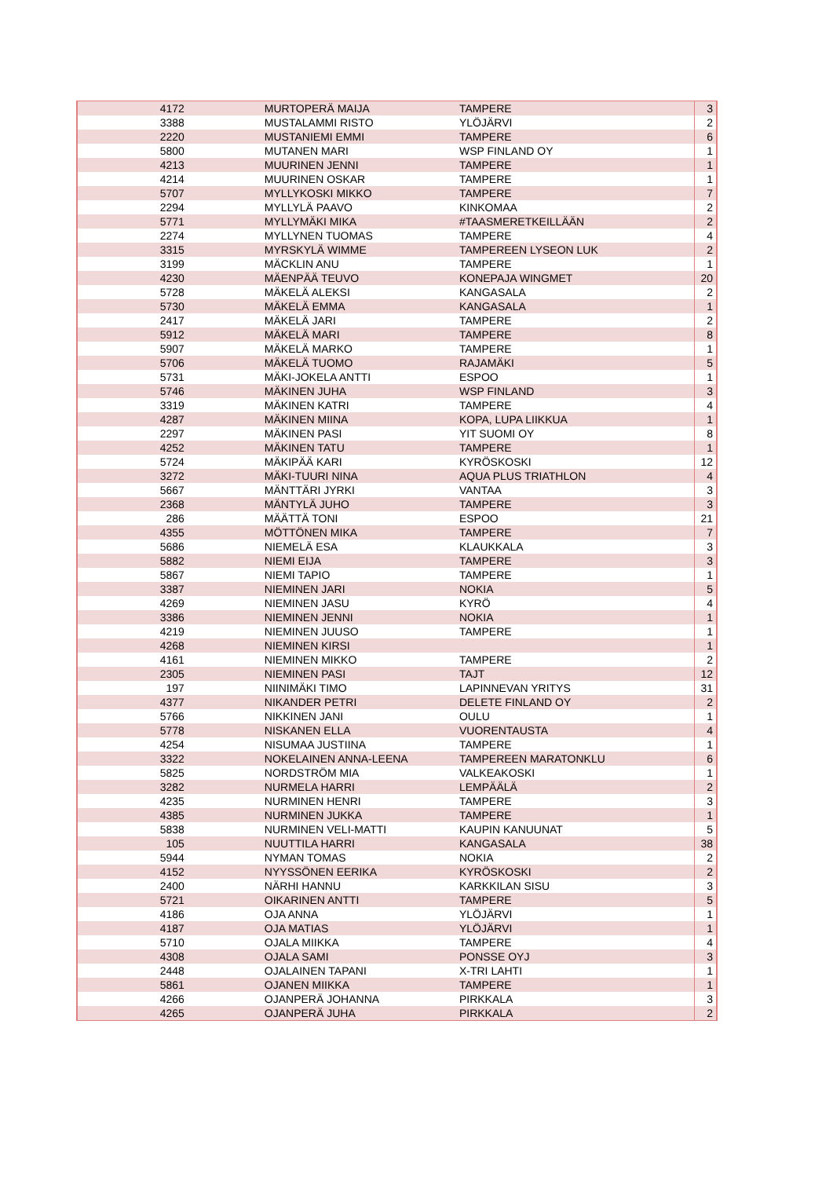| 4172 | MURTOPERÄ MAIJA | TAMPERE | 3 |
| 3388 | MUSTALAMMI RISTO | YLÖJÄRVI | 2 |
| 2220 | MUSTANIEMI EMMI | TAMPERE | 6 |
| 5800 | MUTANEN MARI | WSP FINLAND OY | 1 |
| 4213 | MUURINEN JENNI | TAMPERE | 1 |
| 4214 | MUURINEN OSKAR | TAMPERE | 1 |
| 5707 | MYLLYKOSKI MIKKO | TAMPERE | 7 |
| 2294 | MYLLYLÄ PAAVO | KINKOMAA | 2 |
| 5771 | MYLLYMÄKI MIKA | #TAASMERETKEILLÄÄN | 2 |
| 2274 | MYLLYNEN TUOMAS | TAMPERE | 4 |
| 3315 | MYRSKYLÄ WIMME | TAMPEREEN LYSEON LUK | 2 |
| 3199 | MÄCKLIN ANU | TAMPERE | 1 |
| 4230 | MÄENPÄÄ TEUVO | KONEPAJA WINGMET | 20 |
| 5728 | MÄKELÄ ALEKSI | KANGASALA | 2 |
| 5730 | MÄKELÄ EMMA | KANGASALA | 1 |
| 2417 | MÄKELÄ JARI | TAMPERE | 2 |
| 5912 | MÄKELÄ MARI | TAMPERE | 8 |
| 5907 | MÄKELÄ MARKO | TAMPERE | 1 |
| 5706 | MÄKELÄ TUOMO | RAJAMÄKI | 5 |
| 5731 | MÄKI-JOKELA ANTTI | ESPOO | 1 |
| 5746 | MÄKINEN JUHA | WSP FINLAND | 3 |
| 3319 | MÄKINEN KATRI | TAMPERE | 4 |
| 4287 | MÄKINEN MIINA | KOPA, LUPA LIIKKUA | 1 |
| 2297 | MÄKINEN PASI | YIT SUOMI OY | 8 |
| 4252 | MÄKINEN TATU | TAMPERE | 1 |
| 5724 | MÄKIPÄÄ KARI | KYRÖSKOSKI | 12 |
| 3272 | MÄKI-TUURI NINA | AQUA PLUS TRIATHLON | 4 |
| 5667 | MÄNTTÄRI JYRKI | VANTAA | 3 |
| 2368 | MÄNTYLÄ JUHO | TAMPERE | 3 |
| 286 | MÄÄTTÄ TONI | ESPOO | 21 |
| 4355 | MÖTTÖNEN MIKA | TAMPERE | 7 |
| 5686 | NIEMELÄ ESA | KLAUKKALA | 3 |
| 5882 | NIEMI EIJA | TAMPERE | 3 |
| 5867 | NIEMI TAPIO | TAMPERE | 1 |
| 3387 | NIEMINEN JARI | NOKIA | 5 |
| 4269 | NIEMINEN JASU | KYRÖ | 4 |
| 3386 | NIEMINEN JENNI | NOKIA | 1 |
| 4219 | NIEMINEN JUUSO | TAMPERE | 1 |
| 4268 | NIEMINEN KIRSI | | 1 |
| 4161 | NIEMINEN MIKKO | TAMPERE | 2 |
| 2305 | NIEMINEN PASI | TAJT | 12 |
| 197 | NIINIMÄKI TIMO | LAPINNEVAN YRITYS | 31 |
| 4377 | NIKANDER PETRI | DELETE FINLAND OY | 2 |
| 5766 | NIKKINEN JANI | OULU | 1 |
| 5778 | NISKANEN ELLA | VUORENTAUSTA | 4 |
| 4254 | NISUMAA JUSTIINA | TAMPERE | 1 |
| 3322 | NOKELAINEN ANNA-LEENA | TAMPEREEN MARATONKLU | 6 |
| 5825 | NORDSTRÖM MIA | VALKEAKOSKI | 1 |
| 3282 | NURMELA HARRI | LEMPÄÄLÄ | 2 |
| 4235 | NURMINEN HENRI | TAMPERE | 3 |
| 4385 | NURMINEN JUKKA | TAMPERE | 1 |
| 5838 | NURMINEN VELI-MATTI | KAUPIN KANUUNAT | 5 |
| 105 | NUUTTILA HARRI | KANGASALA | 38 |
| 5944 | NYMAN TOMAS | NOKIA | 2 |
| 4152 | NYYSSÖNEN EERIKA | KYRÖSKOSKI | 2 |
| 2400 | NÄRHI HANNU | KARKKILAN SISU | 3 |
| 5721 | OIKARINEN ANTTI | TAMPERE | 5 |
| 4186 | OJA ANNA | YLÖJÄRVI | 1 |
| 4187 | OJA MATIAS | YLÖJÄRVI | 1 |
| 5710 | OJALA MIIKKA | TAMPERE | 4 |
| 4308 | OJALA SAMI | PONSSE OYJ | 3 |
| 2448 | OJALAINEN TAPANI | X-TRI LAHTI | 1 |
| 5861 | OJANEN MIIKKA | TAMPERE | 1 |
| 4266 | OJANPERÄ JOHANNA | PIRKKALA | 3 |
| 4265 | OJANPERÄ JUHA | PIRKKALA | 2 |